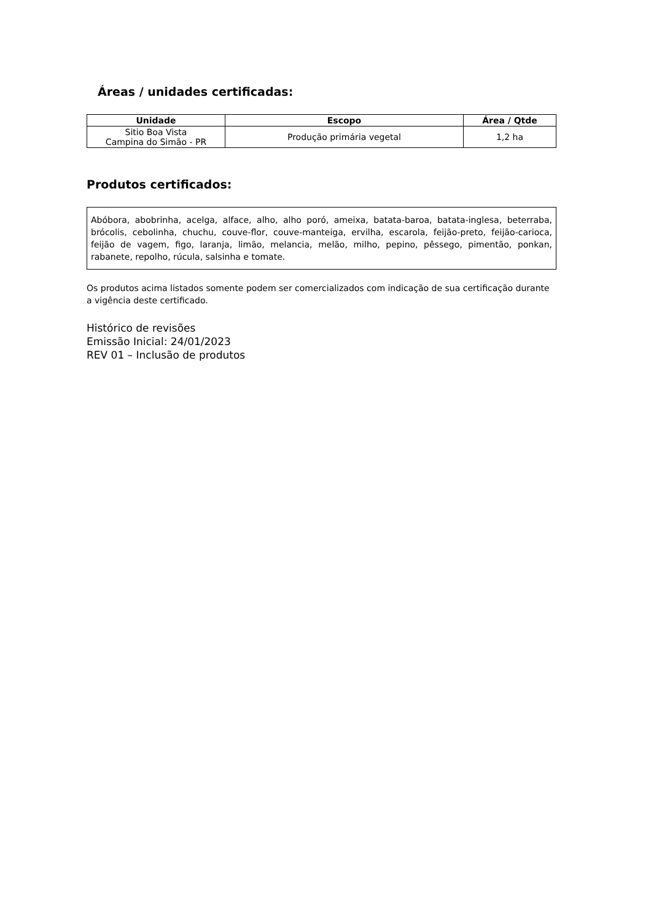Áreas / unidades certificadas:
| Unidade | Escopo | Área / Qtde |
| --- | --- | --- |
| Sitio Boa Vista Campina do Simão - PR | Produção primária vegetal | 1,2 ha |
Produtos certificados:
Abóbora, abobrinha, acelga, alface, alho, alho poró, ameixa, batata-baroa, batata-inglesa, beterraba, brócolis, cebolinha, chuchu, couve-flor, couve-manteiga, ervilha, escarola, feijão-preto, feijão-carioca, feijão de vagem, figo, laranja, limão, melancia, melão, milho, pepino, pêssego, pimentão, ponkan, rabanete, repolho, rúcula, salsinha e tomate.
Os produtos acima listados somente podem ser comercializados com indicação de sua certificação durante a vigência deste certificado.
Histórico de revisões
Emissão Inicial: 24/01/2023
REV 01 – Inclusão de produtos